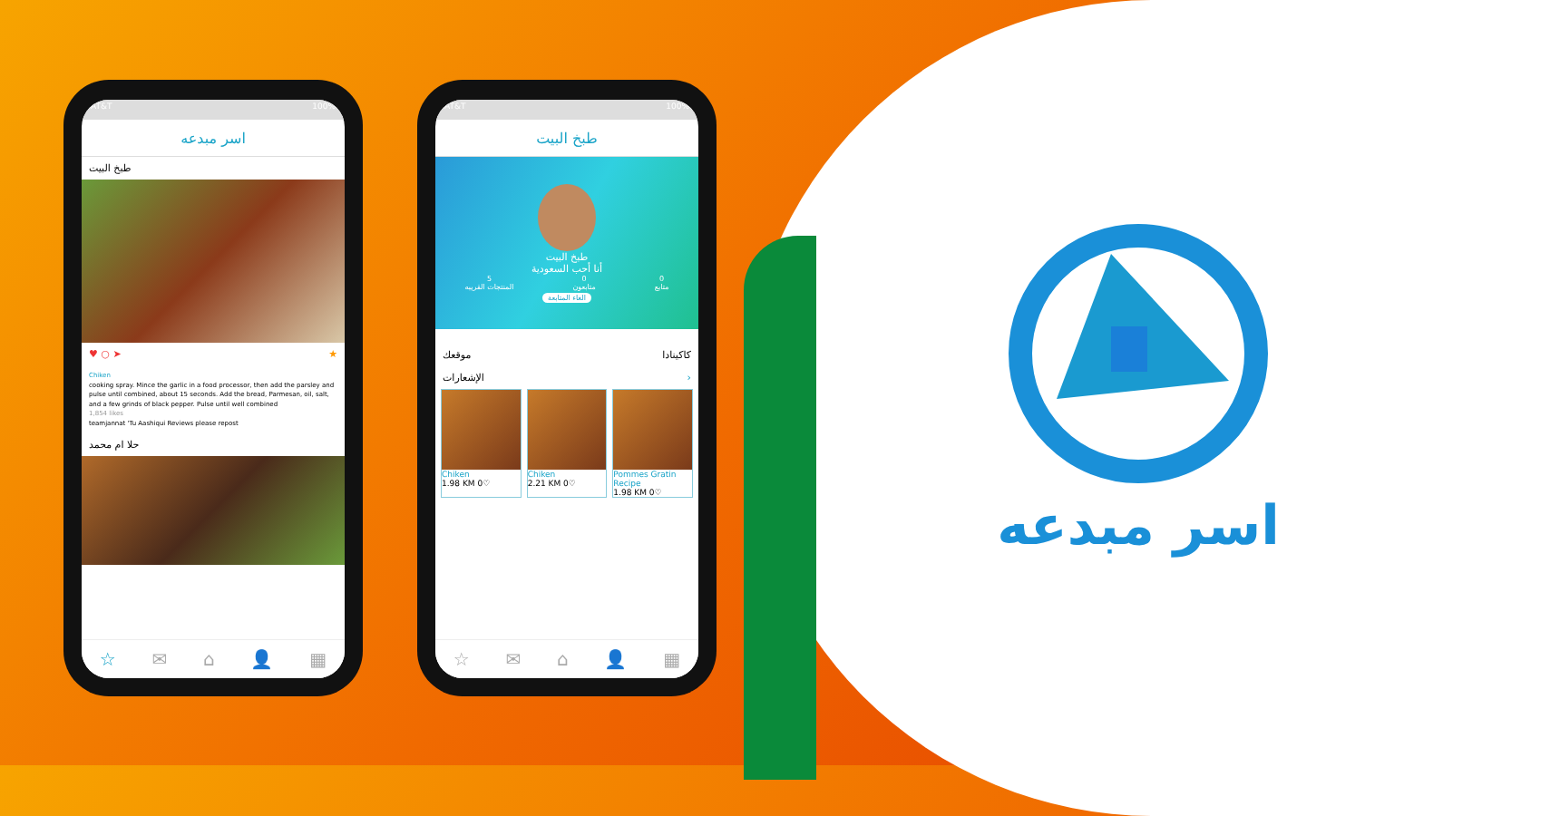AT&T 100%
اسر مبدعه
طبخ البيت
♥ ○ ➤ ★
Chiken
cooking spray. Mince the garlic in a food processor, then add the parsley and pulse until combined, about 15 seconds. Add the bread, Parmesan, oil, salt, and a few grinds of black pepper. Pulse until well combined
1,854 likes
teamjannat 'Tu Aashiqui Reviews please repost
حلا ام محمد
☆ ✉ ⌂ 👤 ▦
AT&T 100%
طبخ البيت
طبخ البيت
أنا أحب السعودية
5
المنتجات القريبه 0
متابعون 0
متابع
الغاء المتابعة
موقعك كاكينادا
الإشعارات ›
Chiken
1.98 KM 0♡
Chiken
2.21 KM 0♡
Pommes Gratin Recipe
1.98 KM 0♡
☆ ✉ ⌂ 👤 ▦
اسر مبدعه